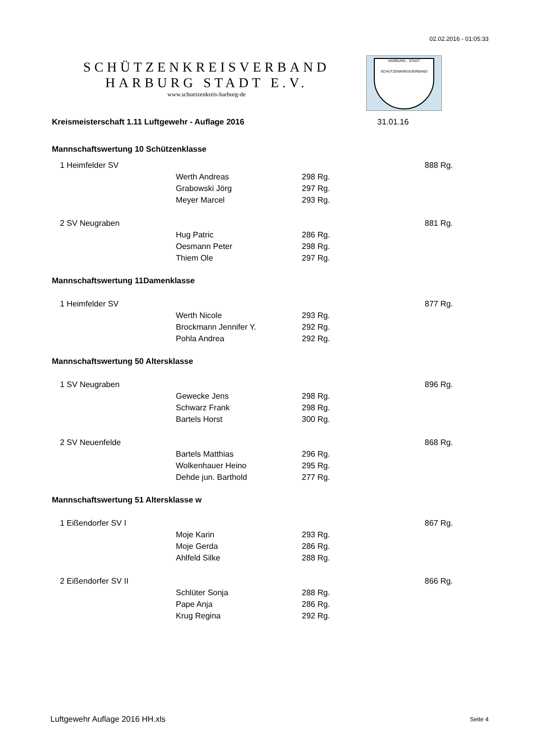02.02.2016 - 01:05:33
SCHÜTZENKREISVERBAND
HARBURG STADT E.V.
www.schuetzenkreis-harburg-de
HARBURG - STADT
SCHÜTZENKREISVERBAND
| Kreismeisterschaft 1.11 Luftgewehr - Auflage 2016 | | | 31.01.16 | |
| Mannschaftswertung 10 Schützenklasse | | | | |
| 1 Heimfelder SV | | | | 888 Rg. |
| | Werth Andreas | 298 Rg. | | |
| | Grabowski Jörg | 297 Rg. | | |
| | Meyer Marcel | 293 Rg. | | |
| 2 SV Neugraben | | | | 881 Rg. |
| | Hug Patric | 286 Rg. | | |
| | Oesmann Peter | 298 Rg. | | |
| | Thiem Ole | 297 Rg. | | |
| Mannschaftswertung 11Damenklasse | | | | |
| 1 Heimfelder SV | | | | 877 Rg. |
| | Werth Nicole | 293 Rg. | | |
| | Brockmann Jennifer Y. | 292 Rg. | | |
| | Pohla Andrea | 292 Rg. | | |
| Mannschaftswertung 50 Altersklasse | | | | |
| 1 SV Neugraben | | | | 896 Rg. |
| | Gewecke Jens | 298 Rg. | | |
| | Schwarz Frank | 298 Rg. | | |
| | Bartels Horst | 300 Rg. | | |
| 2 SV Neuenfelde | | | | 868 Rg. |
| | Bartels Matthias | 296 Rg. | | |
| | Wolkenhauer Heino | 295 Rg. | | |
| | Dehde jun. Barthold | 277 Rg. | | |
| Mannschaftswertung 51 Altersklasse w | | | | |
| 1 Eißendorfer SV I | | | | 867 Rg. |
| | Moje Karin | 293 Rg. | | |
| | Moje Gerda | 286 Rg. | | |
| | Ahlfeld Silke | 288 Rg. | | |
| 2 Eißendorfer SV II | | | | 866 Rg. |
| | Schlüter Sonja | 288 Rg. | | |
| | Pape Anja | 286 Rg. | | |
| | Krug Regina | 292 Rg. | | |
Luftgewehr Auflage 2016 HH.xls Seite 4